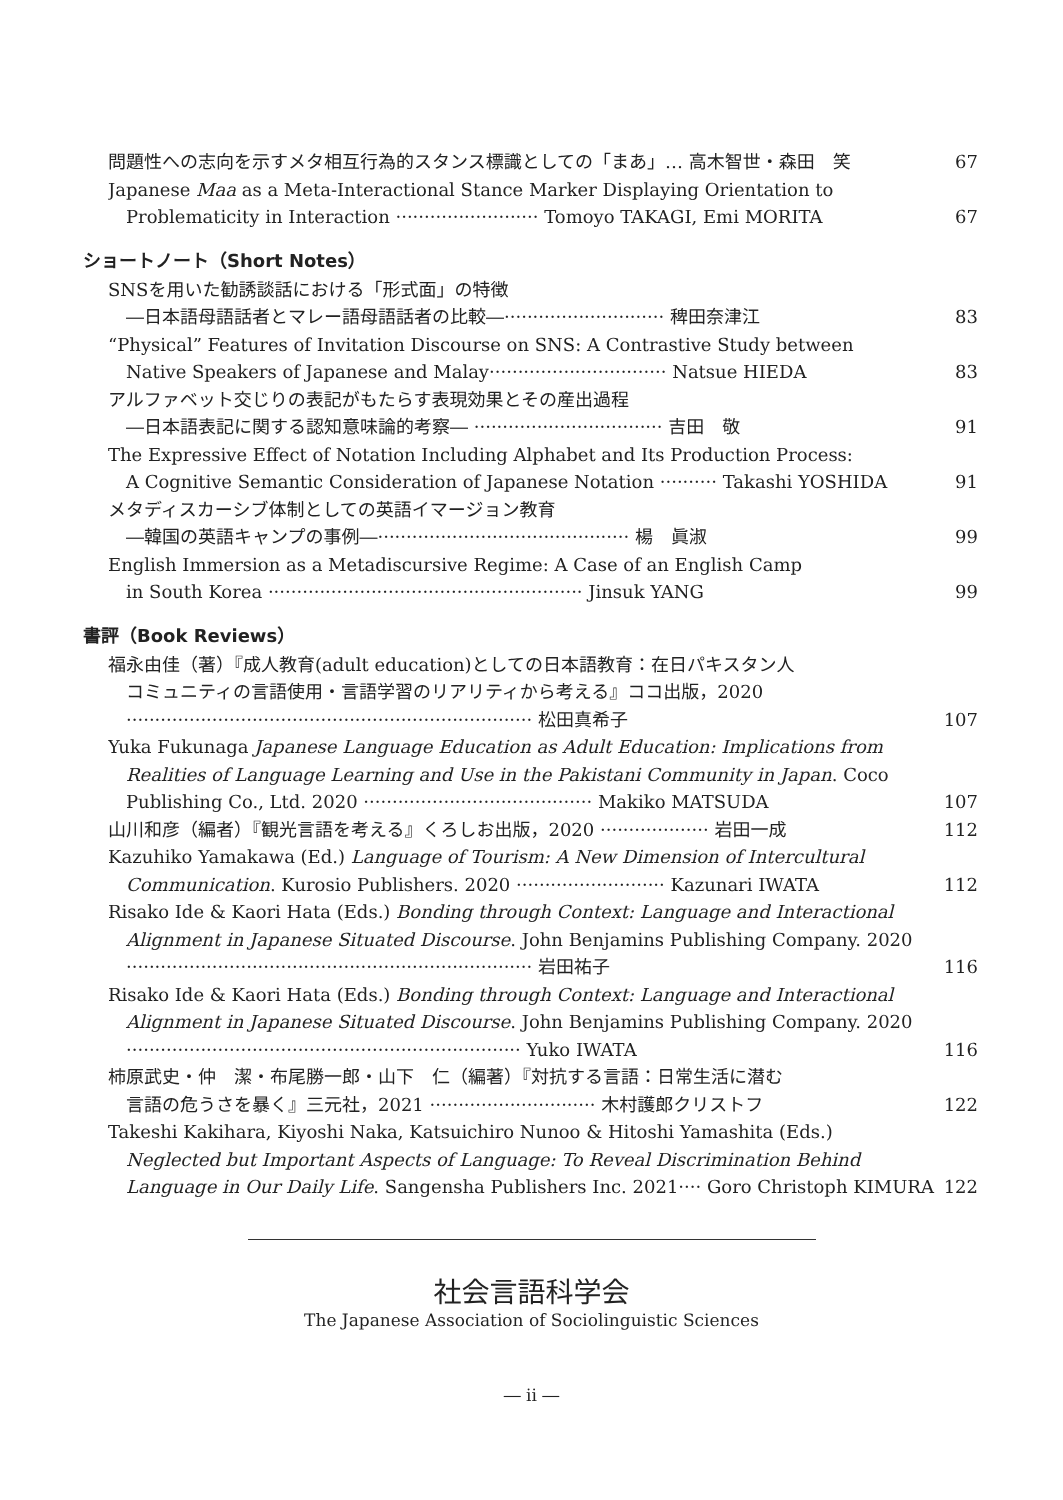問題性への志向を示すメタ相互行為的スタンス標識としての「まあ」… 高木智世・森田　笑 67
Japanese Maa as a Meta-Interactional Stance Marker Displaying Orientation to
Problematicity in Interaction ························· Tomoyo TAKAGI, Emi MORITA 67
ショートノート（Short Notes）
SNSを用いた勧誘談話における「形式面」の特徴
―日本語母語話者とマレー語母語話者の比較―···························· 稗田奈津江 83
“Physical” Features of Invitation Discourse on SNS: A Contrastive Study between
Native Speakers of Japanese and Malay······························· Natsue HIEDA 83
アルファベット交じりの表記がもたらす表現効果とその産出過程
―日本語表記に関する認知意味論的考察― ································· 吉田　敬 91
The Expressive Effect of Notation Including Alphabet and Its Production Process:
A Cognitive Semantic Consideration of Japanese Notation ·········· Takashi YOSHIDA 91
メタディスカーシブ体制としての英語イマージョン教育
―韓国の英語キャンプの事例―············································ 楊　眞淑 99
English Immersion as a Metadiscursive Regime: A Case of an English Camp
in South Korea ······················································· Jinsuk YANG 99
書評（Book Reviews）
福永由佳（著）『成人教育(adult education)としての日本語教育：在日パキスタン人
コミュニティの言語使用・言語学習のリアリティから考える』ココ出版，2020
······································································· 松田真希子 107
Yuka Fukunaga Japanese Language Education as Adult Education: Implications from
Realities of Language Learning and Use in the Pakistani Community in Japan. Coco
Publishing Co., Ltd. 2020 ········································ Makiko MATSUDA 107
山川和彦（編者）『観光言語を考える』くろしお出版，2020 ··················· 岩田一成 112
Kazuhiko Yamakawa (Ed.) Language of Tourism: A New Dimension of Intercultural
Communication. Kurosio Publishers. 2020 ·························· Kazunari IWATA 112
Risako Ide & Kaori Hata (Eds.) Bonding through Context: Language and Interactional
Alignment in Japanese Situated Discourse. John Benjamins Publishing Company. 2020
······································································· 岩田祐子 116
Risako Ide & Kaori Hata (Eds.) Bonding through Context: Language and Interactional
Alignment in Japanese Situated Discourse. John Benjamins Publishing Company. 2020
····································································· Yuko IWATA 116
柿原武史・仲　潔・布尾勝一郎・山下　仁（編著）『対抗する言語：日常生活に潜む
言語の危うさを暴く』三元社，2021 ····························· 木村護郎クリストフ 122
Takeshi Kakihara, Kiyoshi Naka, Katsuichiro Nunoo & Hitoshi Yamashita (Eds.)
Neglected but Important Aspects of Language: To Reveal Discrimination Behind
Language in Our Daily Life. Sangensha Publishers Inc. 2021···· Goro Christoph KIMURA 122
社会言語科学会
The Japanese Association of Sociolinguistic Sciences
― ii ―